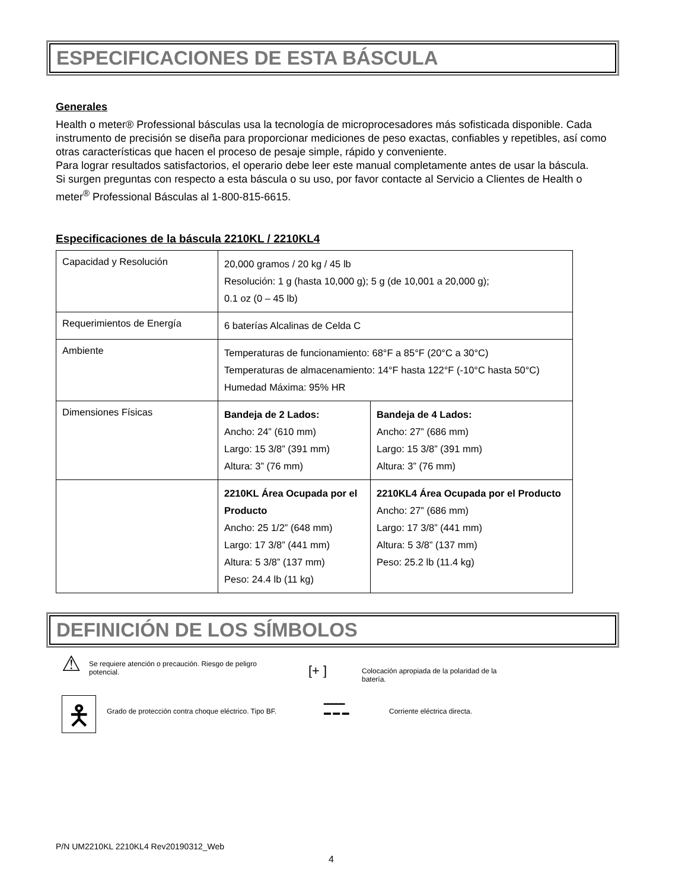ESPECIFICACIONES DE ESTA BÁSCULA
Generales
Health o meter® Professional básculas usa la tecnología de microprocesadores más sofisticada disponible. Cada instrumento de precisión se diseña para proporcionar mediciones de peso exactas, confiables y repetibles, así como otras características que hacen el proceso de pesaje simple, rápido y conveniente.
Para lograr resultados satisfactorios, el operario debe leer este manual completamente antes de usar la báscula.
Si surgen preguntas con respecto a esta báscula o su uso, por favor contacte al Servicio a Clientes de Health o meter<sup>®</sup> Professional Básculas al 1-800-815-6615.
Especificaciones de la báscula 2210KL / 2210KL4
| Capacidad y Resolución | 20,000 gramos / 20 kg / 45 lb Resolución: 1 g (hasta 10,000 g); 5 g (de 10,001 a 20,000 g); 0.1 oz (0 – 45 lb) | |
| Requerimientos de Energía | 6 baterías Alcalinas de Celda C | |
| Ambiente | Temperaturas de funcionamiento: 68°F a 85°F (20°C a 30°C) Temperaturas de almacenamiento: 14°F hasta 122°F (-10°C hasta 50°C) Humedad Máxima: 95% HR | |
| Dimensiones Físicas | Bandeja de 2 Lados: Ancho: 24” (610 mm) Largo: 15 3/8” (391 mm) Altura: 3” (76 mm) | Bandeja de 4 Lados: Ancho: 27” (686 mm) Largo: 15 3/8” (391 mm) Altura: 3” (76 mm) |
| | 2210KL Área Ocupada por el Producto Ancho: 25 1/2” (648 mm) Largo: 17 3/8” (441 mm) Altura: 5 3/8” (137 mm) Peso: 24.4 lb (11 kg) | 2210KL4 Área Ocupada por el Producto Ancho: 27” (686 mm) Largo: 17 3/8” (441 mm) Altura: 5 3/8” (137 mm) Peso: 25.2 lb (11.4 kg) |
DEFINICIÓN DE LOS SÍMBOLOS
⚠
Se requiere atención o precaución. Riesgo de peligro potencial.
[+ ]
Colocación apropiada de la polaridad de la batería.
🯅
Grado de protección contra choque eléctrico. Tipo BF.
━━━━━
▬ ▬ ▬
Corriente eléctrica directa.
P/N UM2210KL 2210KL4 Rev20190312_Web
4